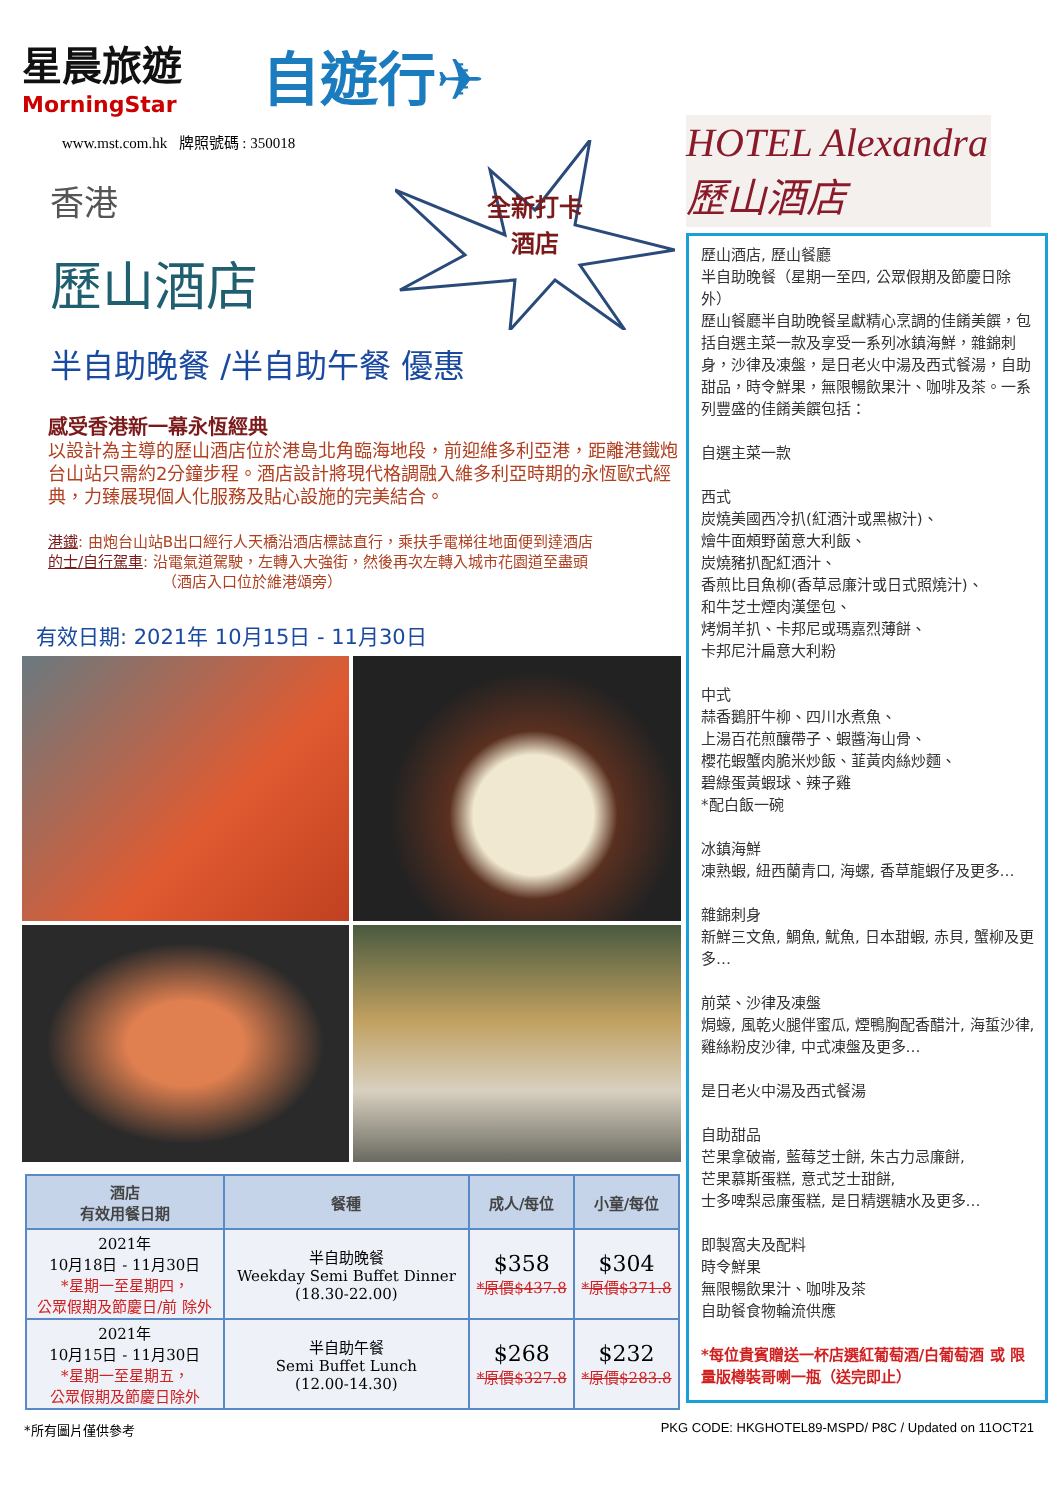星晨旅遊
MorningStar
自遊行✈
www.mst.com.hk 牌照號碼 : 350018
香港
全新打卡
酒店
歷山酒店
半自助晚餐 /半自助午餐 優惠
感受香港新一幕永恆經典
以設計為主導的歷山酒店位於港島北角臨海地段，前迎維多利亞港，距離港鐵炮台山站只需約2分鐘步程。酒店設計將現代格調融入維多利亞時期的永恆歐式經典，力臻展現個人化服務及貼心設施的完美結合。
港鐵: 由炮台山站B出口經行人天橋沿酒店標誌直行，乘扶手電梯往地面便到達酒店
的士/自行駕車: 沿電氣道駕駛，左轉入大強街，然後再次左轉入城市花園道至盡頭
（酒店入口位於維港頌旁）
有效日期: 2021年 10月15日 - 11月30日
| 酒店 有效用餐日期 | 餐種 | 成人/每位 | 小童/每位 |
| --- | --- | --- | --- |
| 2021年 10月18日 - 11月30日 *星期一至星期四， 公眾假期及節慶日/前 除外 | 半自助晚餐 Weekday Semi Buffet Dinner (18.30-22.00) | $358 *原價$437.8 | $304 *原價$371.8 |
| 2021年 10月15日 - 11月30日 *星期一至星期五， 公眾假期及節慶日除外 | 半自助午餐 Semi Buffet Lunch (12.00-14.30) | $268 *原價$327.8 | $232 *原價$283.8 |
HOTEL Alexandra 歷山酒店
歷山酒店, 歷山餐廳
半自助晚餐（星期一至四, 公眾假期及節慶日除外）
歷山餐廳半自助晚餐呈獻精心烹調的佳餚美饌，包括自選主菜一款及享受一系列冰鎮海鮮，雜錦刺身，沙律及凍盤，是日老火中湯及西式餐湯，自助甜品，時令鮮果，無限暢飲果汁、咖啡及茶。一系列豐盛的佳餚美饌包括：
自選主菜一款
西式
炭燒美國西冷扒(紅酒汁或黑椒汁)、
燴牛面頰野菌意大利飯、
炭燒豬扒配紅酒汁、
香煎比目魚柳(香草忌廉汁或日式照燒汁)、
和牛芝士煙肉漢堡包、
烤焗羊扒、卡邦尼或瑪嘉烈薄餅、
卡邦尼汁扁意大利粉
中式
蒜香鵝肝牛柳、四川水煮魚、
上湯百花煎釀帶子、蝦醬海山骨、
櫻花蝦蟹肉脆米炒飯、韮黃肉絲炒麵、
碧綠蛋黃蝦球、辣子雞
*配白飯一碗
冰鎮海鮮
凍熟蝦, 紐西蘭青口, 海螺, 香草龍蝦仔及更多…
雜錦刺身
新鮮三文魚, 鯛魚, 魷魚, 日本甜蝦, 赤貝, 蟹柳及更多…
前菜、沙律及凍盤
焗蠔, 風乾火腿伴蜜瓜, 煙鴨胸配香醋汁, 海蜇沙律, 雞絲粉皮沙律, 中式凍盤及更多…
是日老火中湯及西式餐湯
自助甜品
芒果拿破崙, 藍莓芝士餅, 朱古力忌廉餅,
芒果慕斯蛋糕, 意式芝士甜餅,
士多啤梨忌廉蛋糕, 是日精選糖水及更多…
即製窩夫及配料
時令鮮果
無限暢飲果汁、咖啡及茶
自助餐食物輪流供應
*每位貴賓贈送一杯店選紅葡萄酒/白葡萄酒 或 限量版樽裝哥喇一瓶（送完即止）
*所有圖片僅供參考 PKG CODE: HKGHOTEL89-MSPD/ P8C / Updated on 11OCT21